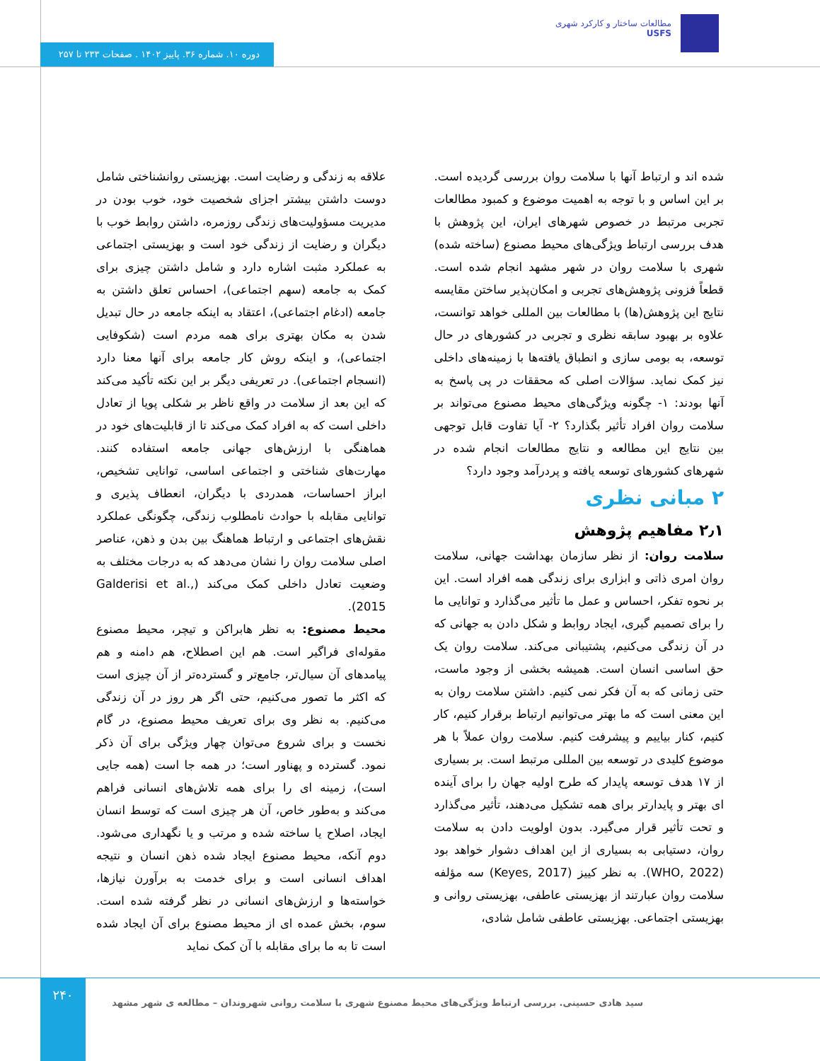مطالعات ساختار و کارکرد شهری
USFS
دوره ۱۰. شماره ۳۶. پاییز ۱۴۰۲ . صفحات ۲۳۳ تا ۲۵۷
شده اند و ارتباط آنها با سلامت روان بررسی گردیده است. بر این اساس و با توجه به اهمیت موضوع و کمبود مطالعات تجربی مرتبط در خصوص شهرهای ایران، این پژوهش با هدف بررسی ارتباط ویژگی‌های محیط مصنوع (ساخته شده) شهری با سلامت روان در شهر مشهد انجام شده است. قطعاً فزونی پژوهش‌های تجربی و امکان‌پذیر ساختن مقایسه نتایج این پژوهش(ها) با مطالعات بین المللی خواهد توانست، علاوه بر بهبود سابقه نظری و تجربی در کشورهای در حال توسعه، به بومی سازی و انطباق یافته‌ها با زمینه‌های داخلی نیز کمک نماید. سؤالات اصلی که محققات در پی پاسخ به آنها بودند: ۱- چگونه ویژگی‌های محیط مصنوع می‌تواند بر سلامت روان افراد تأثیر بگذارد؟ ۲- آیا تفاوت قابل توجهی بین نتایج این مطالعه و نتایج مطالعات انجام شده در شهرهای کشورهای توسعه یافته و پردرآمد وجود دارد؟
۲ مبانی نظری
۲٫۱ مفاهیم پژوهش
سلامت روان: از نظر سازمان بهداشت جهانی، سلامت روان امری ذاتی و ابزاری برای زندگی همه افراد است. این بر نحوه تفکر، احساس و عمل ما تأثیر می‌گذارد و توانایی ما را برای تصمیم گیری، ایجاد روابط و شکل دادن به جهانی که در آن زندگی می‌کنیم، پشتیبانی می‌کند. سلامت روان یک حق اساسی انسان است. همیشه بخشی از وجود ماست، حتی زمانی که به آن فکر نمی کنیم. داشتن سلامت روان به این معنی است که ما بهتر می‌توانیم ارتباط برقرار کنیم، کار کنیم، کنار بیاییم و پیشرفت کنیم. سلامت روان عملاً با هر موضوع کلیدی در توسعه بین المللی مرتبط است. بر بسیاری از ۱۷ هدف توسعه پایدار که طرح اولیه جهان را برای آینده ای بهتر و پایدارتر برای همه تشکیل می‌دهند، تأثیر می‌گذارد و تحت تأثیر قرار می‌گیرد. بدون اولویت دادن به سلامت روان، دستیابی به بسیاری از این اهداف دشوار خواهد بود (WHO, 2022). به نظر کییز (Keyes, 2017) سه مؤلفه سلامت روان عبارتند از بهزیستی عاطفی، بهزیستی روانی و بهزیستی اجتماعی. بهزیستی عاطفی شامل شادی،
علاقه به زندگی و رضایت است. بهزیستی روانشناختی شامل دوست داشتن بیشتر اجزای شخصیت خود، خوب بودن در مدیریت مسؤولیت‌های زندگی روزمره، داشتن روابط خوب با دیگران و رضایت از زندگی خود است و بهزیستی اجتماعی به عملکرد مثبت اشاره دارد و شامل داشتن چیزی برای کمک به جامعه (سهم اجتماعی)، احساس تعلق داشتن به جامعه (ادغام اجتماعی)، اعتقاد به اینکه جامعه در حال تبدیل شدن به مکان بهتری برای همه مردم است (شکوفایی اجتماعی)، و اینکه روش کار جامعه برای آنها معنا دارد (انسجام اجتماعی). در تعریفی دیگر بر این نکته تأکید می‌کند که این بعد از سلامت در واقع ناظر بر شکلی پویا از تعادل داخلی است که به افراد کمک می‌کند تا از قابلیت‌های خود در هماهنگی با ارزش‌های جهانی جامعه استفاده کنند. مهارت‌های شناختی و اجتماعی اساسی، توانایی تشخیص، ابراز احساسات، همدردی با دیگران، انعطاف پذیری و توانایی مقابله با حوادث نامطلوب زندگی، چگونگی عملکرد نقش‌های اجتماعی و ارتباط هماهنگ بین بدن و ذهن، عناصر اصلی سلامت روان را نشان می‌دهد که به درجات مختلف به وضعیت تعادل داخلی کمک می‌کند (Galderisi et al., 2015).
محیط مصنوع: به نظر هابراکن و تیچر، محیط مصنوع مقوله‌ای فراگیر است. هم این اصطلاح، هم دامنه و هم پیامدهای آن سیال‌تر، جامع‌تر و گسترده‌تر از آن چیزی است که اکثر ما تصور می‌کنیم، حتی اگر هر روز در آن زندگی می‌کنیم. به نظر وی برای تعریف محیط مصنوع، در گام نخست و برای شروع می‌توان چهار ویژگی برای آن ذکر نمود. گسترده و پهناور است؛ در همه جا است (همه جایی است)، زمینه ای را برای همه تلاش‌های انسانی فراهم می‌کند و به‌طور خاص، آن هر چیزی است که توسط انسان ایجاد، اصلاح یا ساخته شده و مرتب و یا نگهداری می‌شود. دوم آنکه، محیط مصنوع ایجاد شده ذهن انسان و نتیجه اهداف انسانی است و برای خدمت به برآورن نیازها، خواسته‌ها و ارزش‌های انسانی در نظر گرفته شده است. سوم، بخش عمده ای از محیط مصنوع برای آن ایجاد شده است تا به ما برای مقابله با آن کمک نماید
۲۴۰
سید هادی حسینی. بررسی ارتباط ویژگی‌های محیط مصنوع شهری با سلامت روانی شهروندان – مطالعه ی شهر مشهد